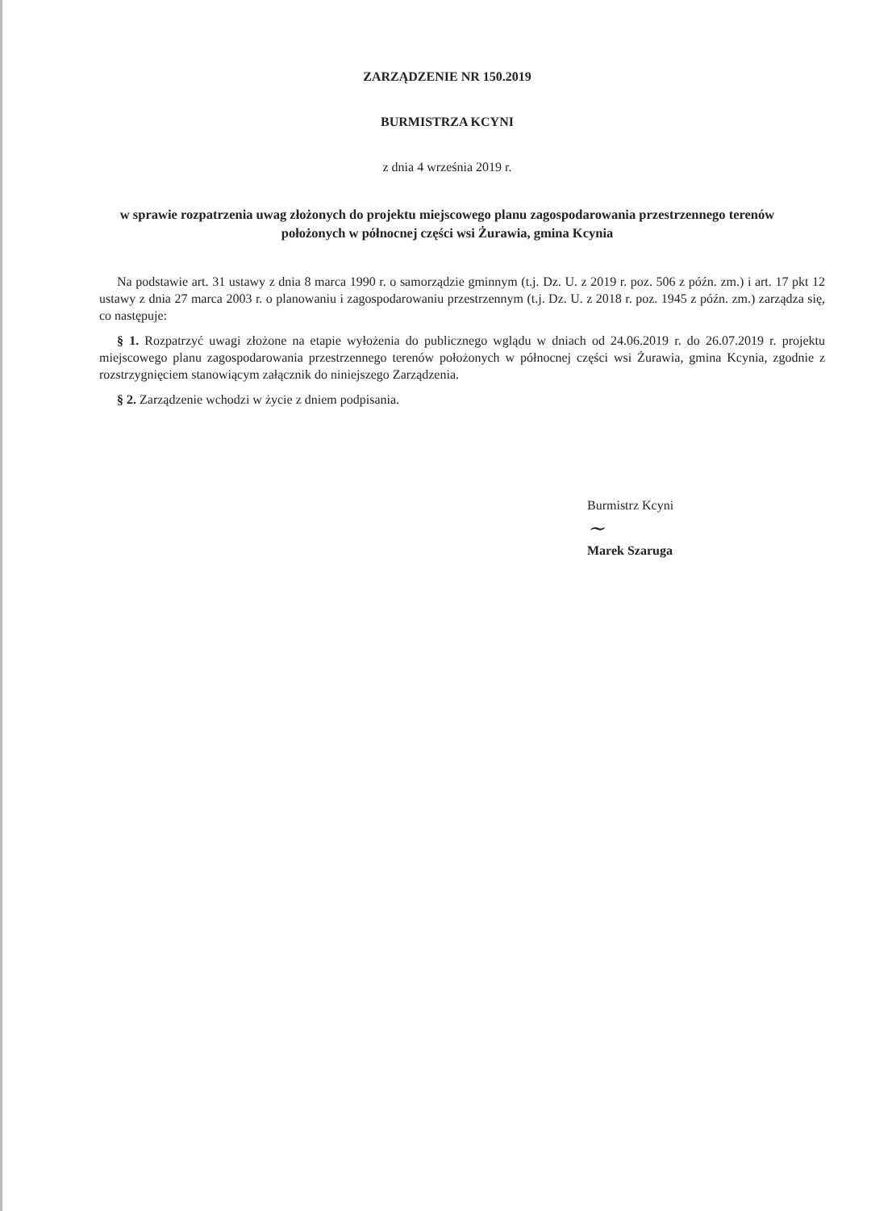ZARZĄDZENIE NR 150.2019
BURMISTRZA KCYNI
z dnia 4 września 2019 r.
w sprawie rozpatrzenia uwag złożonych do projektu miejscowego planu zagospodarowania przestrzennego terenów położonych w północnej części wsi Żurawia, gmina Kcynia
Na podstawie art. 31 ustawy z dnia 8 marca 1990 r. o samorządzie gminnym (t.j. Dz. U. z 2019 r. poz. 506 z późn. zm.) i art. 17 pkt 12 ustawy z dnia 27 marca 2003 r. o planowaniu i zagospodarowaniu przestrzennym (t.j. Dz. U. z 2018 r. poz. 1945 z późn. zm.) zarządza się, co następuje:
§ 1. Rozpatrzyć uwagi złożone na etapie wyłożenia do publicznego wglądu w dniach od 24.06.2019 r. do 26.07.2019 r. projektu miejscowego planu zagospodarowania przestrzennego terenów położonych w północnej części wsi Żurawia, gmina Kcynia, zgodnie z rozstrzygnięciem stanowiącym załącznik do niniejszego Zarządzenia.
§ 2. Zarządzenie wchodzi w życie z dniem podpisania.
Burmistrz Kcyni
~
Marek Szaruga